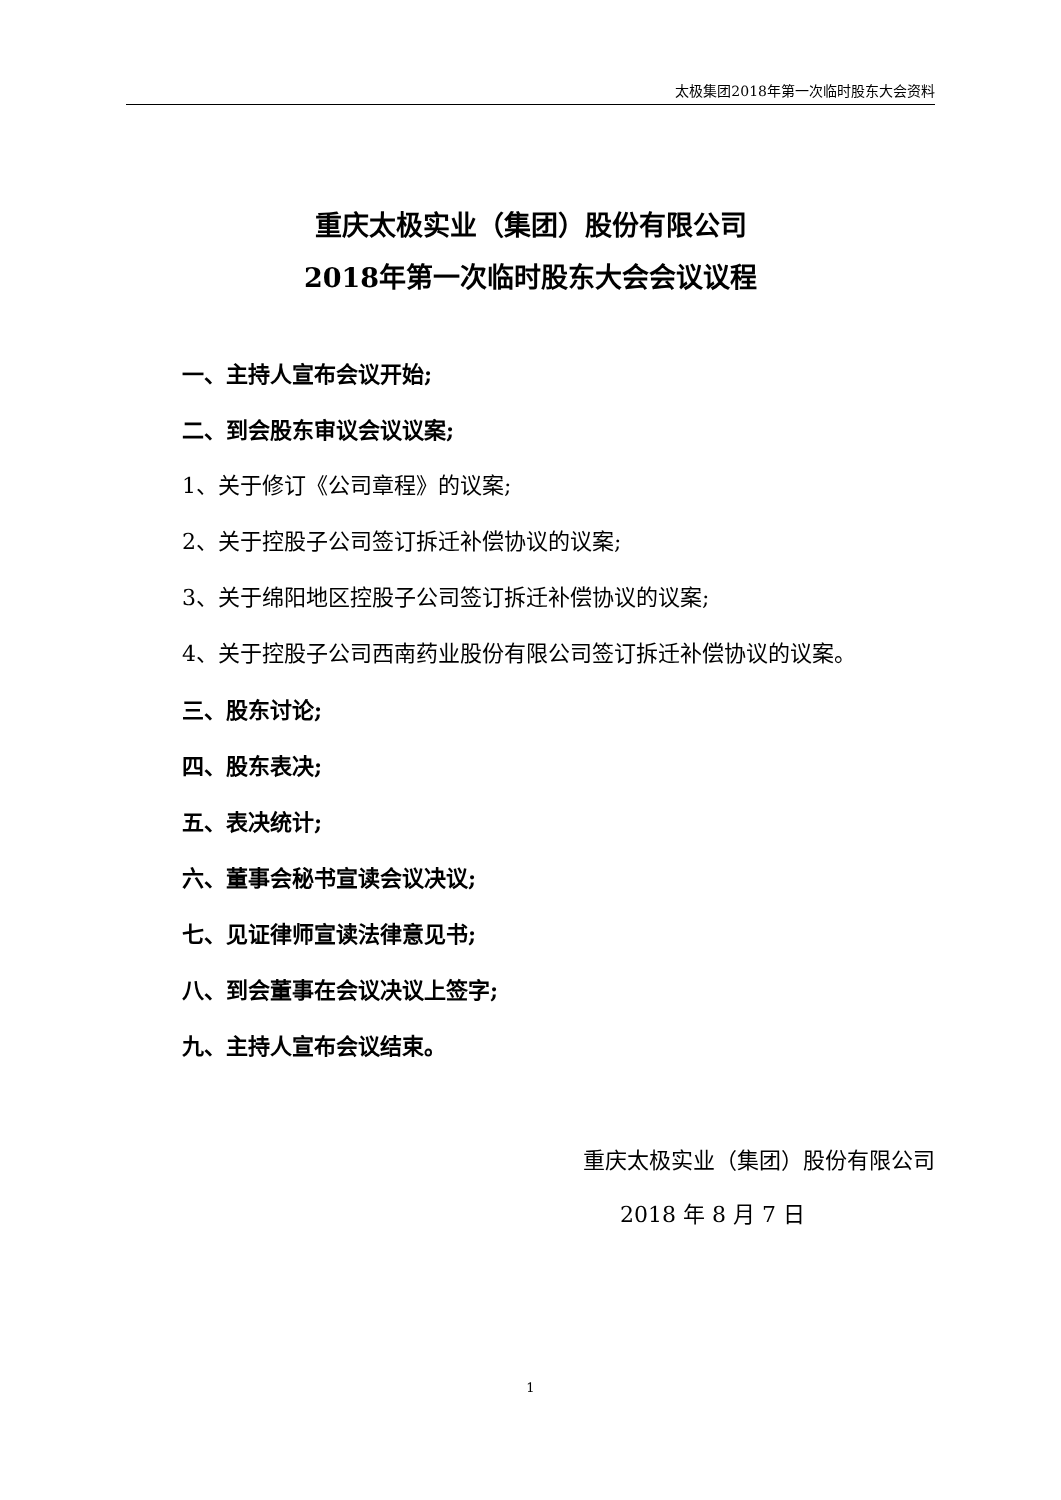太极集团2018年第一次临时股东大会资料
重庆太极实业（集团）股份有限公司
2018年第一次临时股东大会会议议程
一、主持人宣布会议开始;
二、到会股东审议会议议案;
1、关于修订《公司章程》的议案;
2、关于控股子公司签订拆迁补偿协议的议案;
3、关于绵阳地区控股子公司签订拆迁补偿协议的议案;
4、关于控股子公司西南药业股份有限公司签订拆迁补偿协议的议案。
三、股东讨论;
四、股东表决;
五、表决统计;
六、董事会秘书宣读会议决议;
七、见证律师宣读法律意见书;
八、到会董事在会议决议上签字;
九、主持人宣布会议结束。
重庆太极实业（集团）股份有限公司
2018 年 8 月 7 日
1